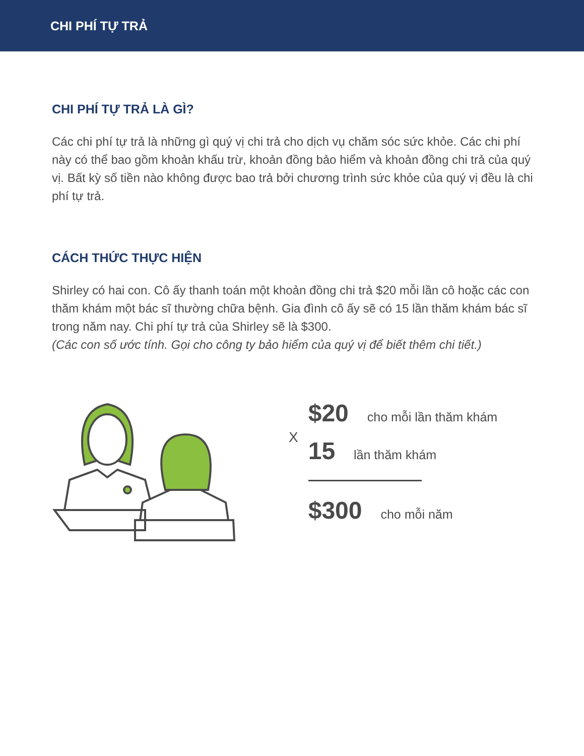CHI PHÍ TỰ TRẢ
CHI PHÍ TỰ TRẢ LÀ GÌ?
Các chi phí tự trả là những gì quý vị chi trả cho dịch vụ chăm sóc sức khỏe. Các chi phí này có thể bao gồm khoản khấu trừ, khoản đồng bảo hiểm và khoản đồng chi trả của quý vị. Bất kỳ số tiền nào không được bao trả bởi chương trình sức khỏe của quý vị đều là chi phí tự trả.
CÁCH THỨC THỰC HIỆN
Shirley có hai con. Cô ấy thanh toán một khoản đồng chi trả $20 mỗi lần cô hoặc các con thăm khám một bác sĩ thường chữa bệnh. Gia đình cô ấy sẽ có 15 lần thăm khám bác sĩ trong năm nay. Chi phí tự trả của Shirley sẽ là $300.
(Các con số ước tính. Gọi cho công ty bảo hiểm của quý vị để biết thêm chi tiết.)
X
$20 cho mỗi lần thăm khám
15 lần thăm khám
$300 cho mỗi năm